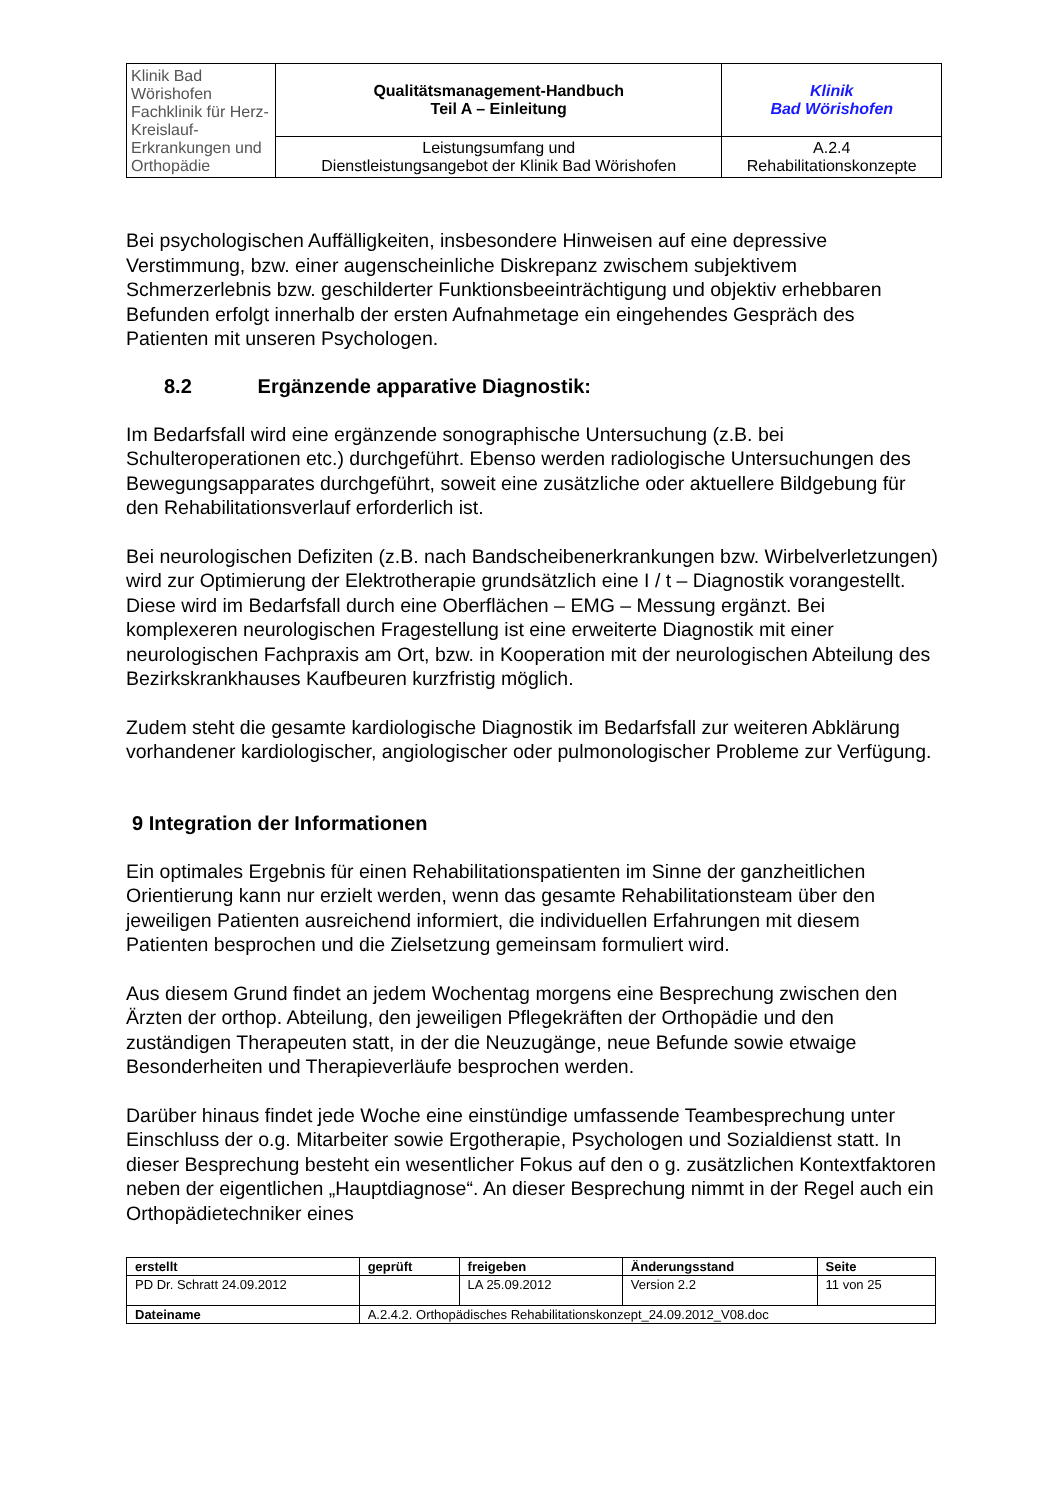| Klinik Bad Wörishofen Fachklinik für Herz-Kreislauf-Erkrankungen und Orthopädie | Qualitätsmanagement-Handbuch Teil A – Einleitung | Klinik Bad Wörishofen |
| | Leistungsumfang und Dienstleistungsangebot der Klinik Bad Wörishofen | A.2.4 Rehabilitationskonzepte |
Bei psychologischen Auffälligkeiten, insbesondere Hinweisen auf eine depressive Verstimmung, bzw. einer augenscheinliche Diskrepanz zwischem subjektivem Schmerzerlebnis bzw. geschilderter Funktionsbeeinträchtigung und objektiv erhebbaren Befunden erfolgt innerhalb der ersten Aufnahmetage ein eingehendes Gespräch des Patienten mit unseren Psychologen.
8.2 Ergänzende apparative Diagnostik:
Im Bedarfsfall wird eine ergänzende sonographische Untersuchung (z.B. bei Schulteroperationen etc.) durchgeführt. Ebenso werden radiologische Untersuchungen des Bewegungsapparates durchgeführt, soweit eine zusätzliche oder aktuellere Bildgebung für den Rehabilitationsverlauf erforderlich ist.
Bei neurologischen Defiziten (z.B. nach Bandscheibenerkrankungen bzw. Wirbelverletzungen) wird zur Optimierung der Elektrotherapie grundsätzlich eine I / t – Diagnostik vorangestellt. Diese wird im Bedarfsfall durch eine Oberflächen – EMG – Messung ergänzt. Bei komplexeren neurologischen Fragestellung ist eine erweiterte Diagnostik mit einer neurologischen Fachpraxis am Ort, bzw. in Kooperation mit der neurologischen Abteilung des Bezirkskrankhauses Kaufbeuren kurzfristig möglich.
Zudem steht die gesamte kardiologische Diagnostik im Bedarfsfall zur weiteren Abklärung vorhandener kardiologischer, angiologischer oder pulmonologischer Probleme zur Verfügung.
9 Integration der Informationen
Ein optimales Ergebnis für einen Rehabilitationspatienten im Sinne der ganzheitlichen Orientierung kann nur erzielt werden, wenn das gesamte Rehabilitationsteam über den jeweiligen Patienten ausreichend informiert, die individuellen Erfahrungen mit diesem Patienten besprochen und die Zielsetzung gemeinsam formuliert wird.
Aus diesem Grund findet an jedem Wochentag morgens eine Besprechung zwischen den Ärzten der orthop. Abteilung, den jeweiligen Pflegekräften der Orthopädie und den zuständigen Therapeuten statt, in der die Neuzugänge, neue Befunde sowie etwaige Besonderheiten und Therapieverläufe besprochen werden.
Darüber hinaus findet jede Woche eine einstündige umfassende Teambesprechung unter Einschluss der o.g. Mitarbeiter sowie Ergotherapie, Psychologen und Sozialdienst statt. In dieser Besprechung besteht ein wesentlicher Fokus auf den o g. zusätzlichen Kontextfaktoren neben der eigentlichen „Hauptdiagnose“. An dieser Besprechung nimmt in der Regel auch ein Orthopädietechniker eines
| erstellt | geprüft | freigeben | Änderungsstand | Seite |
| PD Dr. Schratt 24.09.2012 | | LA 25.09.2012 | Version 2.2 | 11 von 25 |
| Dateiname | A.2.4.2. Orthopädisches Rehabilitationskonzept_24.09.2012_V08.doc | | | |